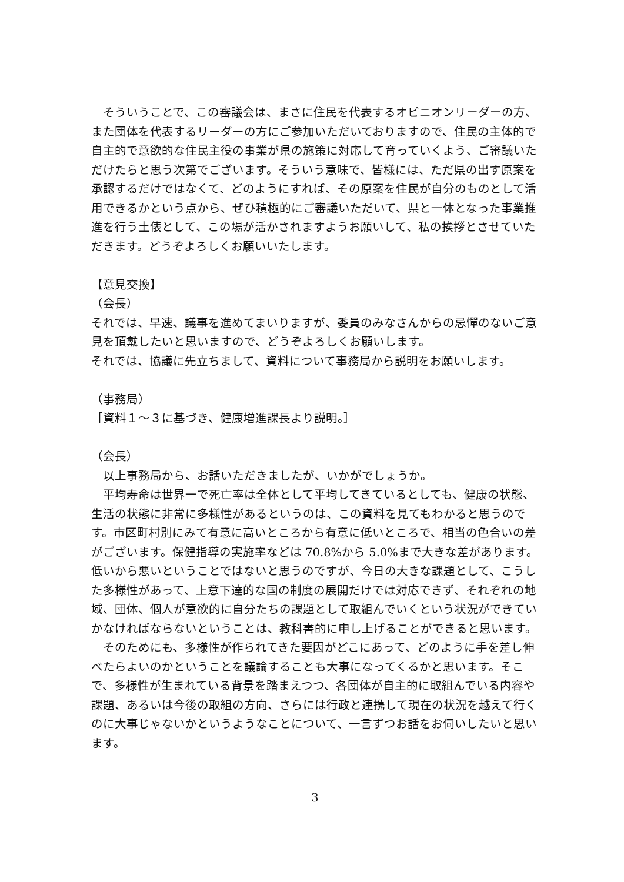そういうことで、この審議会は、まさに住民を代表するオピニオンリーダーの方、また団体を代表するリーダーの方にご参加いただいておりますので、住民の主体的で自主的で意欲的な住民主役の事業が県の施策に対応して育っていくよう、ご審議いただけたらと思う次第でございます。そういう意味で、皆様には、ただ県の出す原案を承認するだけではなくて、どのようにすれば、その原案を住民が自分のものとして活用できるかという点から、ぜひ積極的にご審議いただいて、県と一体となった事業推進を行う土俵として、この場が活かされますようお願いして、私の挨拶とさせていただきます。どうぞよろしくお願いいたします。
【意見交換】
（会長）
それでは、早速、議事を進めてまいりますが、委員のみなさんからの忌憚のないご意見を頂戴したいと思いますので、どうぞよろしくお願いします。
それでは、協議に先立ちまして、資料について事務局から説明をお願いします。
（事務局）
［資料１～３に基づき、健康増進課長より説明。］
（会長）
　以上事務局から、お話いただきましたが、いかがでしょうか。
　平均寿命は世界一で死亡率は全体として平均してきているとしても、健康の状態、生活の状態に非常に多様性があるというのは、この資料を見てもわかると思うのです。市区町村別にみて有意に高いところから有意に低いところで、相当の色合いの差がございます。保健指導の実施率などは 70.8%から 5.0%まで大きな差があります。低いから悪いということではないと思うのですが、今日の大きな課題として、こうした多様性があって、上意下達的な国の制度の展開だけでは対応できず、それぞれの地域、団体、個人が意欲的に自分たちの課題として取組んでいくという状況ができていかなければならないということは、教科書的に申し上げることができると思います。
　そのためにも、多様性が作られてきた要因がどこにあって、どのように手を差し伸べたらよいのかということを議論することも大事になってくるかと思います。そこで、多様性が生まれている背景を踏まえつつ、各団体が自主的に取組んでいる内容や課題、あるいは今後の取組の方向、さらには行政と連携して現在の状況を越えて行くのに大事じゃないかというようなことについて、一言ずつお話をお伺いしたいと思います。
3